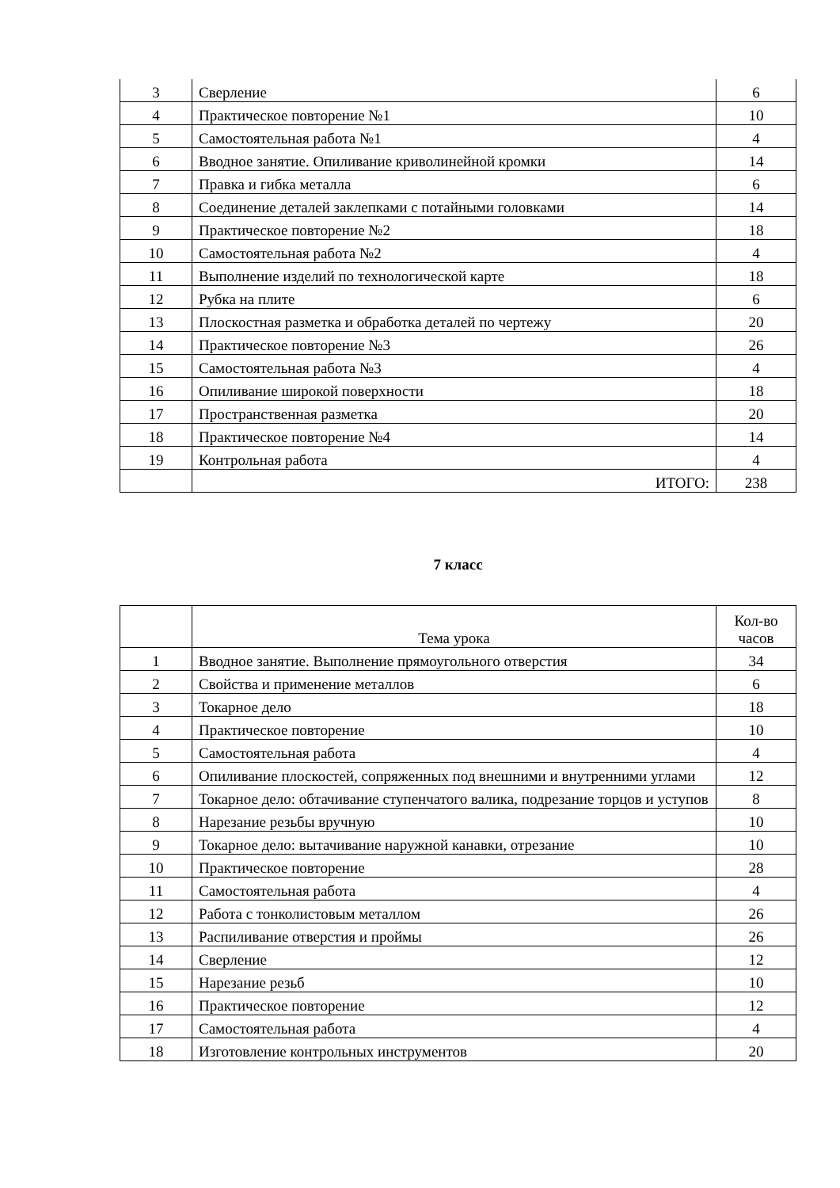| 3 | Сверление | 6 |
| 4 | Практическое повторение №1 | 10 |
| 5 | Самостоятельная работа №1 | 4 |
| 6 | Вводное занятие. Опиливание криволинейной кромки | 14 |
| 7 | Правка и гибка металла | 6 |
| 8 | Соединение деталей заклепками с потайными головками | 14 |
| 9 | Практическое повторение №2 | 18 |
| 10 | Самостоятельная работа №2 | 4 |
| 11 | Выполнение изделий по технологической карте | 18 |
| 12 | Рубка на плите | 6 |
| 13 | Плоскостная разметка и обработка деталей по чертежу | 20 |
| 14 | Практическое повторение №3 | 26 |
| 15 | Самостоятельная работа №3 | 4 |
| 16 | Опиливание широкой поверхности | 18 |
| 17 | Пространственная разметка | 20 |
| 18 | Практическое повторение №4 | 14 |
| 19 | Контрольная работа | 4 |
| | ИТОГО: | 238 |
7 класс
| | Тема урока | Кол-во часов |
| 1 | Вводное занятие. Выполнение прямоугольного отверстия | 34 |
| 2 | Свойства и применение металлов | 6 |
| 3 | Токарное дело | 18 |
| 4 | Практическое повторение | 10 |
| 5 | Самостоятельная работа | 4 |
| 6 | Опиливание плоскостей, сопряженных под внешними и внутренними углами | 12 |
| 7 | Токарное дело: обтачивание ступенчатого валика, подрезание торцов и уступов | 8 |
| 8 | Нарезание резьбы вручную | 10 |
| 9 | Токарное дело: вытачивание наружной канавки, отрезание | 10 |
| 10 | Практическое повторение | 28 |
| 11 | Самостоятельная работа | 4 |
| 12 | Работа с тонколистовым металлом | 26 |
| 13 | Распиливание отверстия и проймы | 26 |
| 14 | Сверление | 12 |
| 15 | Нарезание резьб | 10 |
| 16 | Практическое повторение | 12 |
| 17 | Самостоятельная работа | 4 |
| 18 | Изготовление контрольных инструментов | 20 |